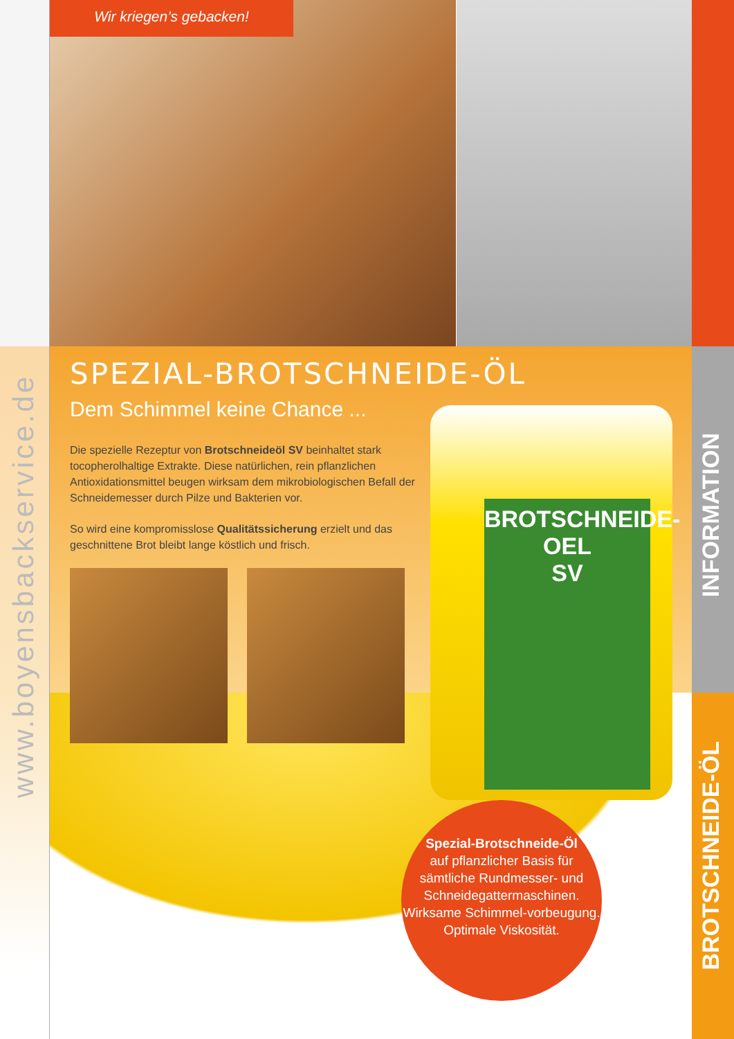Wir kriegen’s gebacken!
SPEZIAL-BROTSCHNEIDE-ÖL
Dem Schimmel keine Chance ...
Die spezielle Rezeptur von Brotschneideöl SV beinhaltet stark tocopherolhaltige Extrakte. Diese natürlichen, rein pflanzlichen Antioxidationsmittel beugen wirksam dem mikrobiologischen Befall der Schneidemesser durch Pilze und Bakterien vor.
So wird eine kompromisslose Qualitätssicherung erzielt und das geschnittene Brot bleibt lange köstlich und frisch.
BROTSCHNEIDE-OEL
SV
Spezial-Brotschneide-Öl
auf pflanzlicher Basis für sämtliche Rundmesser- und Schneidegattermaschinen. Wirksame Schimmel-vorbeugung.
Optimale Viskosität.
www.boyensbackservice.de
INFORMATION
BROTSCHNEIDE-ÖL